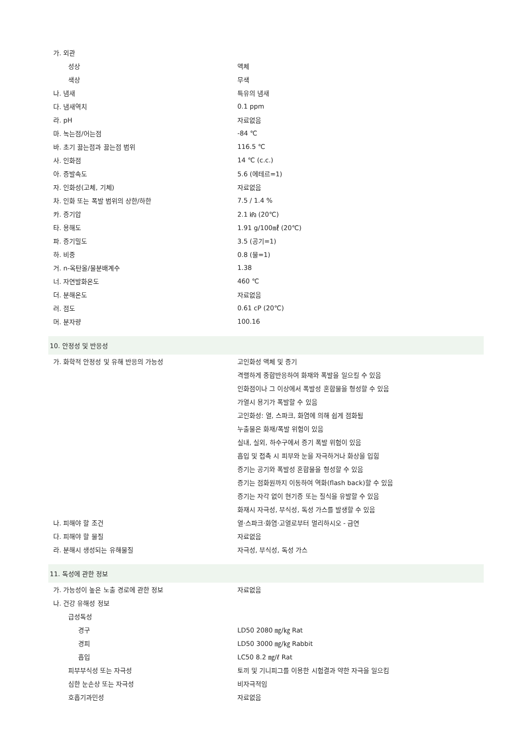| 가. 외관 | |
| 성상 | 액체 |
| 색상 | 무색 |
| 나. 냄새 | 특유의 냄새 |
| 다. 냄새역치 | 0.1 ppm |
| 라. pH | 자료없음 |
| 마. 녹는점/어는점 | -84 ℃ |
| 바. 초기 끓는점과 끓는점 범위 | 116.5 ℃ |
| 사. 인화점 | 14 ℃ (c.c.) |
| 아. 증발속도 | 5.6 (에테르=1) |
| 자. 인화성(고체, 기체) | 자료없음 |
| 차. 인화 또는 폭발 범위의 상한/하한 | 7.5 / 1.4 % |
| 카. 증기압 | 2.1 ㎪ (20℃) |
| 타. 용해도 | 1.91 g/100㎖ (20℃) |
| 파. 증기밀도 | 3.5 (공기=1) |
| 하. 비중 | 0.8 (물=1) |
| 거. n-옥탄올/물분배계수 | 1.38 |
| 너. 자연발화온도 | 460 ℃ |
| 더. 분해온도 | 자료없음 |
| 러. 점도 | 0.61 cP (20℃) |
| 머. 분자량 | 100.16 |
| 10. 안정성 및 반응성 | |
| 가. 화학적 안정성 및 유해 반응의 가능성 | 고인화성 액체 및 증기 |
| | 격렬하게 중합반응하여 화재와 폭발을 일으킬 수 있음 |
| | 인화점이나 그 이상에서 폭발성 혼합물을 형성할 수 있음 |
| | 가열시 용기가 폭발할 수 있음 |
| | 고인화성: 열, 스파크, 화염에 의해 쉽게 점화됨 |
| | 누출물은 화재/폭발 위험이 있음 |
| | 실내, 실외, 하수구에서 증기 폭발 위험이 있음 |
| | 흡입 및 접촉 시 피부와 눈을 자극하거나 화상을 입힘 |
| | 증기는 공기와 폭발성 혼합물을 형성할 수 있음 |
| | 증기는 점화원까지 이동하여 역화(flash back)할 수 있음 |
| | 증기는 자각 없이 현기증 또는 질식을 유발할 수 있음 |
| | 화재시 자극성, 부식성, 독성 가스를 발생할 수 있음 |
| 나. 피해야 할 조건 | 열·스파크·화염·고열로부터 멀리하시오 - 금연 |
| 다. 피해야 할 물질 | 자료없음 |
| 라. 분해시 생성되는 유해물질 | 자극성, 부식성, 독성 가스 |
| 11. 독성에 관한 정보 | |
| 가. 가능성이 높은 노출 경로에 관한 정보 | 자료없음 |
| 나. 건강 유해성 정보 | |
| 급성독성 | |
| 경구 | LD50 2080 ㎎/㎏ Rat |
| 경피 | LD50 3000 ㎎/㎏ Rabbit |
| 흡입 | LC50 8.2 ㎎/ℓ Rat |
| 피부부식성 또는 자극성 | 토끼 및 기니피그를 이용한 시험결과 약한 자극을 일으킴 |
| 심한 눈손상 또는 자극성 | 비자극적임 |
| 호흡기과민성 | 자료없음 |